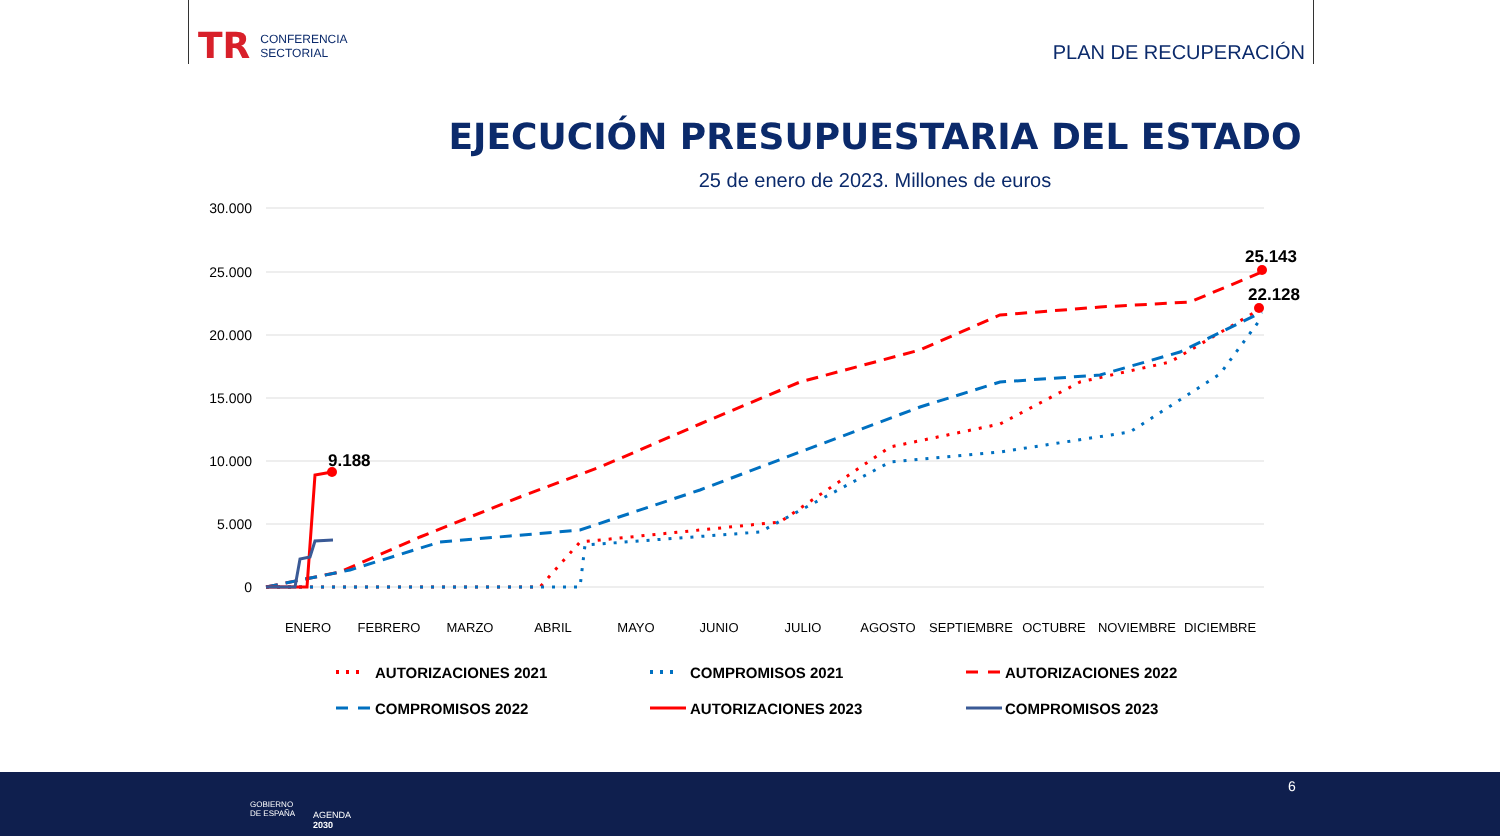TR CONFERENCIA
SECTORIAL
PLAN DE RECUPERACIÓN
EJECUCIÓN PRESUPUESTARIA DEL ESTADO
25 de enero de 2023. Millones de euros
30.000
25.000
20.000
15.000
10.000
5.000
0
ENERO
FEBRERO
MARZO
ABRIL
MAYO
JUNIO
JULIO
AGOSTO
SEPTIEMBRE
OCTUBRE
NOVIEMBRE
DICIEMBRE
9.188
25.143
22.128
AUTORIZACIONES 2021
COMPROMISOS 2021
AUTORIZACIONES 2022
COMPROMISOS 2022
AUTORIZACIONES 2023
COMPROMISOS 2023
GOBIERNO
DE ESPAÑA
AGENDA
2030
6